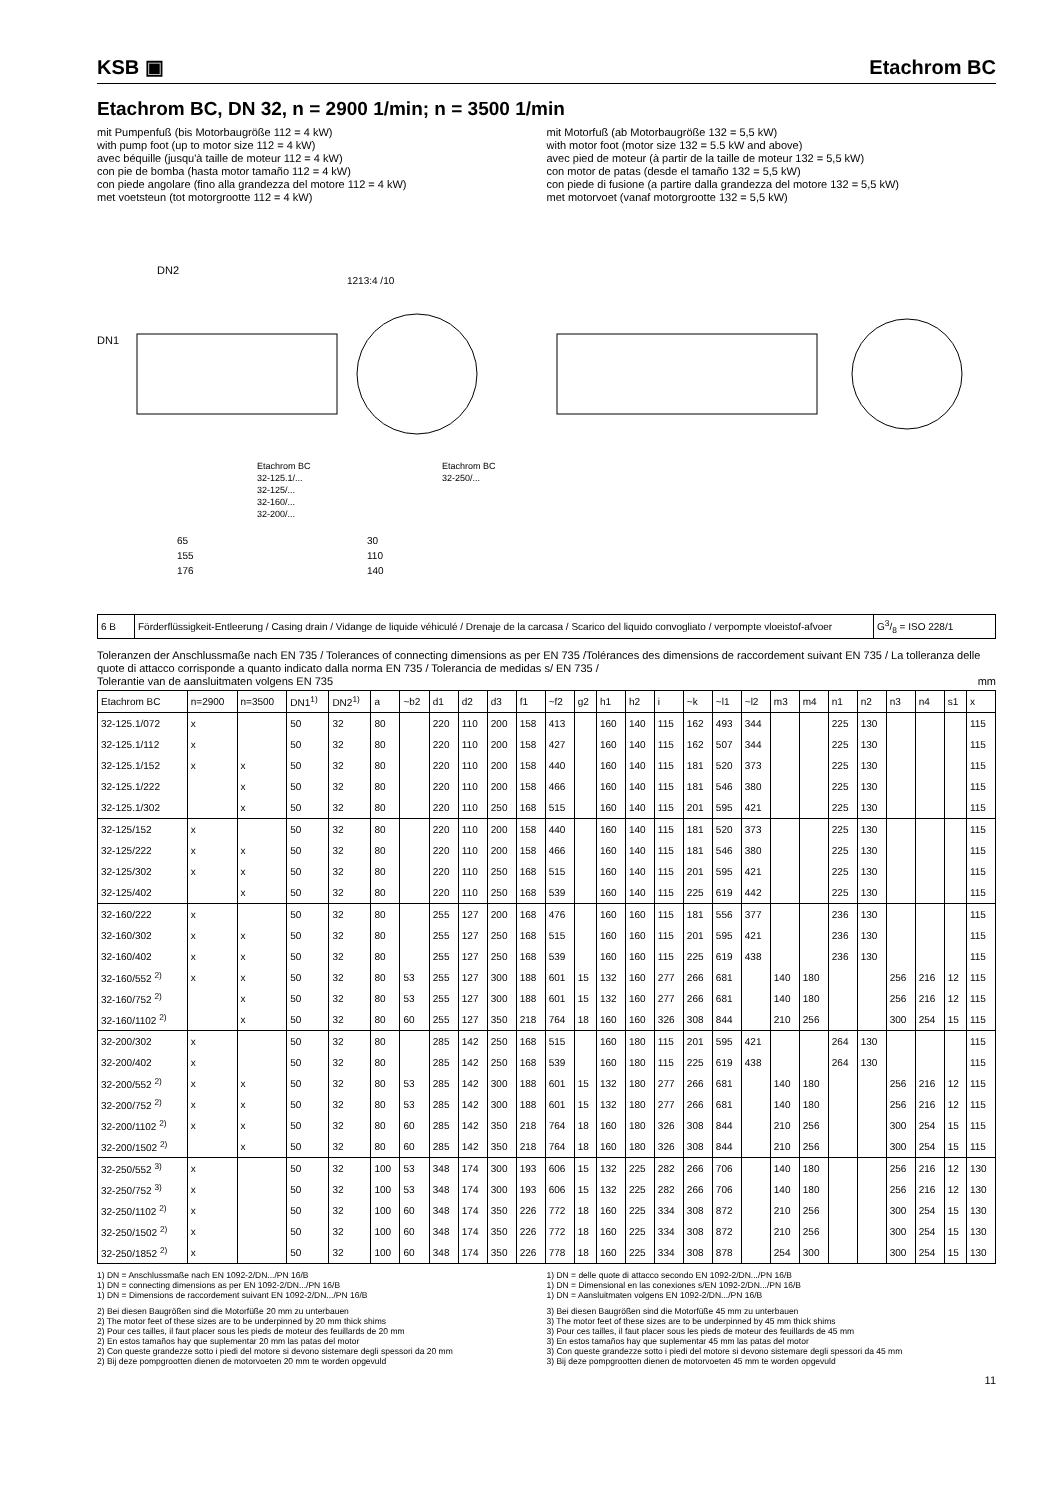KSB ▣ Etachrom BC
Etachrom BC, DN 32, n = 2900 1/min; n = 3500 1/min
mit Pumpenfuß (bis Motorbaugröße 112 = 4 kW)
with pump foot (up to motor size 112 = 4 kW)
avec béquille (jusqu'à taille de moteur 112 = 4 kW)
con pie de bomba (hasta motor tamaño 112 = 4 kW)
con piede angolare (fino alla grandezza del motore 112 = 4 kW)
met voetsteun (tot motorgrootte 112 = 4 kW)
mit Motorfuß (ab Motorbaugröße 132 = 5,5 kW)
with motor foot (motor size 132 = 5.5 kW and above)
avec pied de moteur (à partir de la taille de moteur 132 = 5,5 kW)
con motor de patas (desde el tamaño 132 = 5,5 kW)
con piede di fusione (a partire dalla grandezza del motore 132 = 5,5 kW)
met motorvoet (vanaf motorgrootte 132 = 5,5 kW)
DN1
DN2
1213:4 /10
Etachrom BC
32-125.1/...
32-125/...
32-160/...
32-200/...
Etachrom BC
32-250/...
65
155
176
30
110
140
| 6 B | Förderflüssigkeit-Entleerung / Casing drain / Vidange de liquide véhiculé / Drenaje de la carcasa / Scarico del liquido convogliato / verpompte vloeistof-afvoer | G3/8 = ISO 228/1 |
Toleranzen der Anschlussmaße nach EN 735 / Tolerances of connecting dimensions as per EN 735 /Tolérances des dimensions de raccordement suivant EN 735 / La tolleranza delle quote di attacco corrisponde a quanto indicato dalla norma EN 735 / Tolerancia de medidas s/ EN 735 /
Tolerantie van de aansluitmaten volgens EN 735 mm
| Etachrom BC | n=2900 | n=3500 | DN1<sup>1)</sup> | DN2<sup>1)</sup> | a | ~b2 | d1 | d2 | d3 | f1 | ~f2 | g2 | h1 | h2 | i | ~k | ~l1 | ~l2 | m3 | m4 | n1 | n2 | n3 | n4 | s1 | x |
| --- | --- | --- | --- | --- | --- | --- | --- | --- | --- | --- | --- | --- | --- | --- | --- | --- | --- | --- | --- | --- | --- | --- | --- | --- | --- | --- |
| 32-125.1/072 | x | | 50 | 32 | 80 | | 220 | 110 | 200 | 158 | 413 | | 160 | 140 | 115 | 162 | 493 | 344 | | | 225 | 130 | | | | 115 |
| 32-125.1/112 | x | | 50 | 32 | 80 | | 220 | 110 | 200 | 158 | 427 | | 160 | 140 | 115 | 162 | 507 | 344 | | | 225 | 130 | | | | 115 |
| 32-125.1/152 | x | x | 50 | 32 | 80 | | 220 | 110 | 200 | 158 | 440 | | 160 | 140 | 115 | 181 | 520 | 373 | | | 225 | 130 | | | | 115 |
| 32-125.1/222 | | x | 50 | 32 | 80 | | 220 | 110 | 200 | 158 | 466 | | 160 | 140 | 115 | 181 | 546 | 380 | | | 225 | 130 | | | | 115 |
| 32-125.1/302 | | x | 50 | 32 | 80 | | 220 | 110 | 250 | 168 | 515 | | 160 | 140 | 115 | 201 | 595 | 421 | | | 225 | 130 | | | | 115 |
| 32-125/152 | x | | 50 | 32 | 80 | | 220 | 110 | 200 | 158 | 440 | | 160 | 140 | 115 | 181 | 520 | 373 | | | 225 | 130 | | | | 115 |
| 32-125/222 | x | x | 50 | 32 | 80 | | 220 | 110 | 200 | 158 | 466 | | 160 | 140 | 115 | 181 | 546 | 380 | | | 225 | 130 | | | | 115 |
| 32-125/302 | x | x | 50 | 32 | 80 | | 220 | 110 | 250 | 168 | 515 | | 160 | 140 | 115 | 201 | 595 | 421 | | | 225 | 130 | | | | 115 |
| 32-125/402 | | x | 50 | 32 | 80 | | 220 | 110 | 250 | 168 | 539 | | 160 | 140 | 115 | 225 | 619 | 442 | | | 225 | 130 | | | | 115 |
| 32-160/222 | x | | 50 | 32 | 80 | | 255 | 127 | 200 | 168 | 476 | | 160 | 160 | 115 | 181 | 556 | 377 | | | 236 | 130 | | | | 115 |
| 32-160/302 | x | x | 50 | 32 | 80 | | 255 | 127 | 250 | 168 | 515 | | 160 | 160 | 115 | 201 | 595 | 421 | | | 236 | 130 | | | | 115 |
| 32-160/402 | x | x | 50 | 32 | 80 | | 255 | 127 | 250 | 168 | 539 | | 160 | 160 | 115 | 225 | 619 | 438 | | | 236 | 130 | | | | 115 |
| 32-160/552 <sup>2)</sup> | x | x | 50 | 32 | 80 | 53 | 255 | 127 | 300 | 188 | 601 | 15 | 132 | 160 | 277 | 266 | 681 | | 140 | 180 | | | 256 | 216 | 12 | 115 |
| 32-160/752 <sup>2)</sup> | | x | 50 | 32 | 80 | 53 | 255 | 127 | 300 | 188 | 601 | 15 | 132 | 160 | 277 | 266 | 681 | | 140 | 180 | | | 256 | 216 | 12 | 115 |
| 32-160/1102 <sup>2)</sup> | | x | 50 | 32 | 80 | 60 | 255 | 127 | 350 | 218 | 764 | 18 | 160 | 160 | 326 | 308 | 844 | | 210 | 256 | | | 300 | 254 | 15 | 115 |
| 32-200/302 | x | | 50 | 32 | 80 | | 285 | 142 | 250 | 168 | 515 | | 160 | 180 | 115 | 201 | 595 | 421 | | | 264 | 130 | | | | 115 |
| 32-200/402 | x | | 50 | 32 | 80 | | 285 | 142 | 250 | 168 | 539 | | 160 | 180 | 115 | 225 | 619 | 438 | | | 264 | 130 | | | | 115 |
| 32-200/552 <sup>2)</sup> | x | x | 50 | 32 | 80 | 53 | 285 | 142 | 300 | 188 | 601 | 15 | 132 | 180 | 277 | 266 | 681 | | 140 | 180 | | | 256 | 216 | 12 | 115 |
| 32-200/752 <sup>2)</sup> | x | x | 50 | 32 | 80 | 53 | 285 | 142 | 300 | 188 | 601 | 15 | 132 | 180 | 277 | 266 | 681 | | 140 | 180 | | | 256 | 216 | 12 | 115 |
| 32-200/1102 <sup>2)</sup> | x | x | 50 | 32 | 80 | 60 | 285 | 142 | 350 | 218 | 764 | 18 | 160 | 180 | 326 | 308 | 844 | | 210 | 256 | | | 300 | 254 | 15 | 115 |
| 32-200/1502 <sup>2)</sup> | | x | 50 | 32 | 80 | 60 | 285 | 142 | 350 | 218 | 764 | 18 | 160 | 180 | 326 | 308 | 844 | | 210 | 256 | | | 300 | 254 | 15 | 115 |
| 32-250/552 <sup>3)</sup> | x | | 50 | 32 | 100 | 53 | 348 | 174 | 300 | 193 | 606 | 15 | 132 | 225 | 282 | 266 | 706 | | 140 | 180 | | | 256 | 216 | 12 | 130 |
| 32-250/752 <sup>3)</sup> | x | | 50 | 32 | 100 | 53 | 348 | 174 | 300 | 193 | 606 | 15 | 132 | 225 | 282 | 266 | 706 | | 140 | 180 | | | 256 | 216 | 12 | 130 |
| 32-250/1102 <sup>2)</sup> | x | | 50 | 32 | 100 | 60 | 348 | 174 | 350 | 226 | 772 | 18 | 160 | 225 | 334 | 308 | 872 | | 210 | 256 | | | 300 | 254 | 15 | 130 |
| 32-250/1502 <sup>2)</sup> | x | | 50 | 32 | 100 | 60 | 348 | 174 | 350 | 226 | 772 | 18 | 160 | 225 | 334 | 308 | 872 | | 210 | 256 | | | 300 | 254 | 15 | 130 |
| 32-250/1852 <sup>2)</sup> | x | | 50 | 32 | 100 | 60 | 348 | 174 | 350 | 226 | 778 | 18 | 160 | 225 | 334 | 308 | 878 | | 254 | 300 | | | 300 | 254 | 15 | 130 |
1) DN = Anschlussmaße nach EN 1092-2/DN.../PN 16/B
1) DN = connecting dimensions as per EN 1092-2/DN.../PN 16/B
1) DN = Dimensions de raccordement suivant EN 1092-2/DN.../PN 16/B
1) DN = delle quote di attacco secondo EN 1092-2/DN.../PN 16/B
1) DN = Dimensional en las conexiones s/EN 1092-2/DN.../PN 16/B
1) DN = Aansluitmaten volgens EN 1092-2/DN.../PN 16/B
2) Bei diesen Baugrößen sind die Motorfüße 20 mm zu unterbauen
2) The motor feet of these sizes are to be underpinned by 20 mm thick shims
2) Pour ces tailles, il faut placer sous les pieds de moteur des feuillards de 20 mm
2) En estos tamaños hay que suplementar 20 mm las patas del motor
2) Con queste grandezze sotto i piedi del motore si devono sistemare degli spessori da 20 mm
2) Bij deze pompgrootten dienen de motorvoeten 20 mm te worden opgevuld
3) Bei diesen Baugrößen sind die Motorfüße 45 mm zu unterbauen
3) The motor feet of these sizes are to be underpinned by 45 mm thick shims
3) Pour ces tailles, il faut placer sous les pieds de moteur des feuillards de 45 mm
3) En estos tamaños hay que suplementar 45 mm las patas del motor
3) Con queste grandezze sotto i piedi del motore si devono sistemare degli spessori da 45 mm
3) Bij deze pompgrootten dienen de motorvoeten 45 mm te worden opgevuld
11